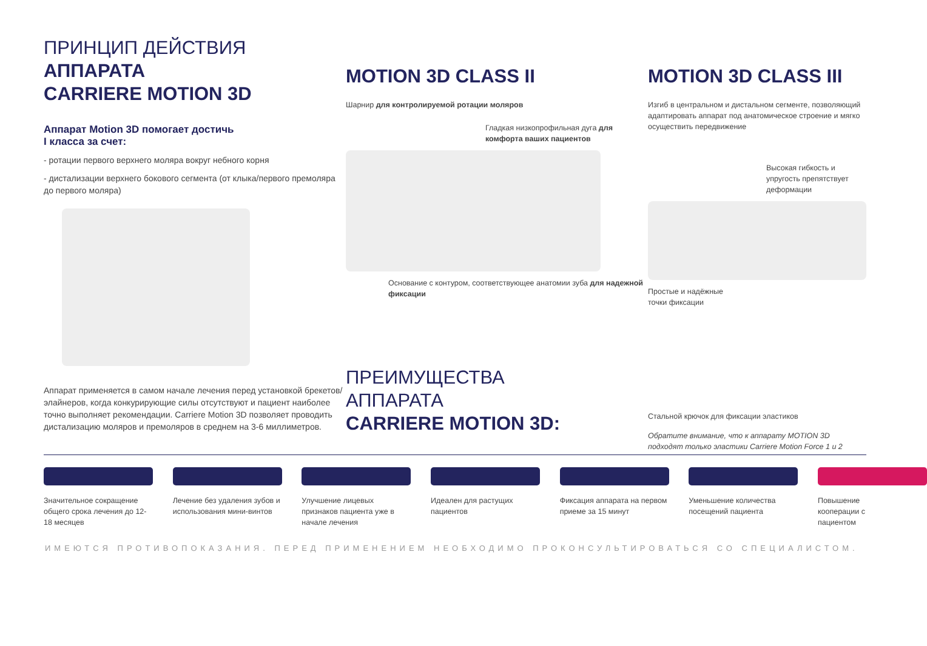ПРИНЦИП ДЕЙСТВИЯ
АППАРАТА
CARRIERE MOTION 3D
Аппарат Motion 3D помогает достичь
I класса за счет:
- ротации первого верхнего моляра вокруг небного корня
- дистализации верхнего бокового сегмента (от клыка/первого премоляра до первого моляра)
Аппарат применяется в самом начале лечения перед установкой брекетов/элайнеров, когда конкурирующие силы отсутствуют и пациент наиболее точно выполняет рекомендации. Carriere Motion 3D позволяет проводить дистализацию моляров и премоляров в среднем на 3-6 миллиметров.
MOTION 3D CLASS II
Шарнир для контролируемой ротации моляров
Гладкая низкопрофильная дуга для комфорта ваших пациентов
Основание с контуром, соответствующее анатомии зуба для надежной фиксации
ПРЕИМУЩЕСТВА
АППАРАТА
CARRIERE MOTION 3D:
MOTION 3D CLASS III
Изгиб в центральном и дистальном сегменте, позволяющий адаптировать аппарат под анатомическое строение и мягко осуществить передвижение
Высокая гибкость и упругость препятствует деформации
Простые и надёжные
точки фиксации
Стальной крючок для фиксации эластиков
Обратите внимание, что к аппарату MOTION 3D подходят только эластики Carriere Motion Force 1 и 2
Значительное сокращение общего срока лечения до 12-18 месяцев
Лечение без удаления зубов и использования мини-винтов
Улучшение лицевых признаков пациента уже в начале лечения
Идеален для растущих пациентов
Фиксация аппарата на первом приеме за 15 минут
Уменьшение количества посещений пациента
Повышение кооперации с пациентом
ИМЕЮТСЯ ПРОТИВОПОКАЗАНИЯ. ПЕРЕД ПРИМЕНЕНИЕМ НЕОБХОДИМО ПРОКОНСУЛЬТИРОВАТЬСЯ СО СПЕЦИАЛИСТОМ.